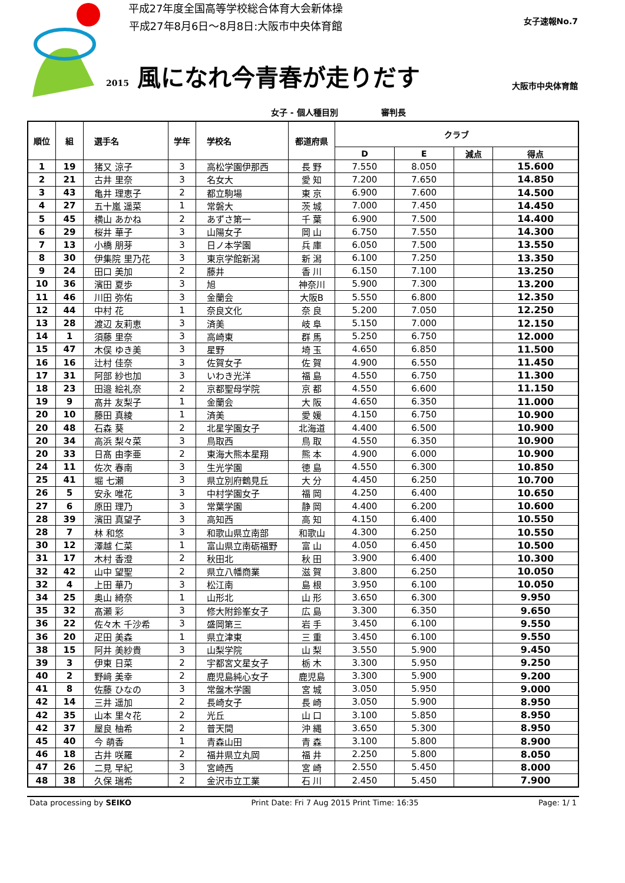平成27年度全国高等学校総合体育大会新体操
平成27年8月6日～8月8日:大阪市中央体育館
女子速報No.7
2015 風になれ今青春が走りだす 大阪市中央体育館
女子 - 個人種目別 審判長
| 順位 | 組 | 選手名 | 学年 | 学校名 | 都道府県 | クラブ | | | |
| --- | --- | --- | --- | --- | --- | --- | --- | --- | --- |
| | | | | | | D | E | 減点 | 得点 |
| 1 | 19 | 猪又 涼子 | 3 | 高松学園伊那西 | 長 野 | 7.550 | 8.050 | | 15.600 |
| 2 | 21 | 古井 里奈 | 3 | 名女大 | 愛 知 | 7.200 | 7.650 | | 14.850 |
| 3 | 43 | 亀井 理恵子 | 2 | 都立駒場 | 東 京 | 6.900 | 7.600 | | 14.500 |
| 4 | 27 | 五十嵐 遥菜 | 1 | 常磐大 | 茨 城 | 7.000 | 7.450 | | 14.450 |
| 5 | 45 | 横山 あかね | 2 | あずさ第一 | 千 葉 | 6.900 | 7.500 | | 14.400 |
| 6 | 29 | 桜井 華子 | 3 | 山陽女子 | 岡 山 | 6.750 | 7.550 | | 14.300 |
| 7 | 13 | 小橋 朋芽 | 3 | 日ノ本学園 | 兵 庫 | 6.050 | 7.500 | | 13.550 |
| 8 | 30 | 伊集院 里乃花 | 3 | 東京学館新潟 | 新 潟 | 6.100 | 7.250 | | 13.350 |
| 9 | 24 | 田口 美加 | 2 | 藤井 | 香 川 | 6.150 | 7.100 | | 13.250 |
| 10 | 36 | 濱田 夏歩 | 3 | 旭 | 神奈川 | 5.900 | 7.300 | | 13.200 |
| 11 | 46 | 川田 弥佑 | 3 | 金蘭会 | 大阪B | 5.550 | 6.800 | | 12.350 |
| 12 | 44 | 中村 花 | 1 | 奈良文化 | 奈 良 | 5.200 | 7.050 | | 12.250 |
| 13 | 28 | 渡辺 友莉恵 | 3 | 済美 | 岐 阜 | 5.150 | 7.000 | | 12.150 |
| 14 | 1 | 須藤 里奈 | 3 | 高崎東 | 群 馬 | 5.250 | 6.750 | | 12.000 |
| 15 | 47 | 木俣 ゆき美 | 3 | 星野 | 埼 玉 | 4.650 | 6.850 | | 11.500 |
| 16 | 16 | 辻村 佳奈 | 3 | 佐賀女子 | 佐 賀 | 4.900 | 6.550 | | 11.450 |
| 17 | 31 | 阿部 紗也加 | 3 | いわき光洋 | 福 島 | 4.550 | 6.750 | | 11.300 |
| 18 | 23 | 田邉 絵礼奈 | 2 | 京都聖母学院 | 京 都 | 4.550 | 6.600 | | 11.150 |
| 19 | 9 | 髙井 友梨子 | 1 | 金蘭会 | 大 阪 | 4.650 | 6.350 | | 11.000 |
| 20 | 10 | 藤田 真綾 | 1 | 済美 | 愛 媛 | 4.150 | 6.750 | | 10.900 |
| 20 | 48 | 石森 葵 | 2 | 北星学園女子 | 北海道 | 4.400 | 6.500 | | 10.900 |
| 20 | 34 | 高浜 梨々菜 | 3 | 鳥取西 | 鳥 取 | 4.550 | 6.350 | | 10.900 |
| 20 | 33 | 日髙 由李亜 | 2 | 東海大熊本星翔 | 熊 本 | 4.900 | 6.000 | | 10.900 |
| 24 | 11 | 佐次 春南 | 3 | 生光学園 | 徳 島 | 4.550 | 6.300 | | 10.850 |
| 25 | 41 | 堀 七瀬 | 3 | 県立別府鶴見丘 | 大 分 | 4.450 | 6.250 | | 10.700 |
| 26 | 5 | 安永 唯花 | 3 | 中村学園女子 | 福 岡 | 4.250 | 6.400 | | 10.650 |
| 27 | 6 | 原田 理乃 | 3 | 常葉学園 | 静 岡 | 4.400 | 6.200 | | 10.600 |
| 28 | 39 | 濱田 真望子 | 3 | 高知西 | 高 知 | 4.150 | 6.400 | | 10.550 |
| 28 | 7 | 林 和悠 | 3 | 和歌山県立南部 | 和歌山 | 4.300 | 6.250 | | 10.550 |
| 30 | 12 | 澤越 仁菜 | 1 | 富山県立南砺福野 | 富 山 | 4.050 | 6.450 | | 10.500 |
| 31 | 17 | 木村 香澄 | 2 | 秋田北 | 秋 田 | 3.900 | 6.400 | | 10.300 |
| 32 | 42 | 山中 望聖 | 2 | 県立八幡商業 | 滋 賀 | 3.800 | 6.250 | | 10.050 |
| 32 | 4 | 上田 華乃 | 3 | 松江南 | 島 根 | 3.950 | 6.100 | | 10.050 |
| 34 | 25 | 奥山 綺奈 | 1 | 山形北 | 山 形 | 3.650 | 6.300 | | 9.950 |
| 35 | 32 | 髙瀬 彩 | 3 | 修大附鈴峯女子 | 広 島 | 3.300 | 6.350 | | 9.650 |
| 36 | 22 | 佐々木 千沙希 | 3 | 盛岡第三 | 岩 手 | 3.450 | 6.100 | | 9.550 |
| 36 | 20 | 疋田 美森 | 1 | 県立津東 | 三 重 | 3.450 | 6.100 | | 9.550 |
| 38 | 15 | 阿井 美紗貴 | 3 | 山梨学院 | 山 梨 | 3.550 | 5.900 | | 9.450 |
| 39 | 3 | 伊東 日菜 | 2 | 宇都宮文星女子 | 栃 木 | 3.300 | 5.950 | | 9.250 |
| 40 | 2 | 野﨑 美幸 | 2 | 鹿児島純心女子 | 鹿児島 | 3.300 | 5.900 | | 9.200 |
| 41 | 8 | 佐藤 ひなの | 3 | 常盤木学園 | 宮 城 | 3.050 | 5.950 | | 9.000 |
| 42 | 14 | 三井 遥加 | 2 | 長崎女子 | 長 崎 | 3.050 | 5.900 | | 8.950 |
| 42 | 35 | 山本 里々花 | 2 | 光丘 | 山 口 | 3.100 | 5.850 | | 8.950 |
| 42 | 37 | 屋良 柚希 | 2 | 普天間 | 沖 縄 | 3.650 | 5.300 | | 8.950 |
| 45 | 40 | 今 萌香 | 1 | 青森山田 | 青 森 | 3.100 | 5.800 | | 8.900 |
| 46 | 18 | 古井 咲羅 | 2 | 福井県立丸岡 | 福 井 | 2.250 | 5.800 | | 8.050 |
| 47 | 26 | 二見 早紀 | 3 | 宮崎西 | 宮 崎 | 2.550 | 5.450 | | 8.000 |
| 48 | 38 | 久保 瑞希 | 2 | 金沢市立工業 | 石 川 | 2.450 | 5.450 | | 7.900 |
Data processing by SEIKO Print Date: Fri 7 Aug 2015 Print Time: 16:35 Page: 1/ 1